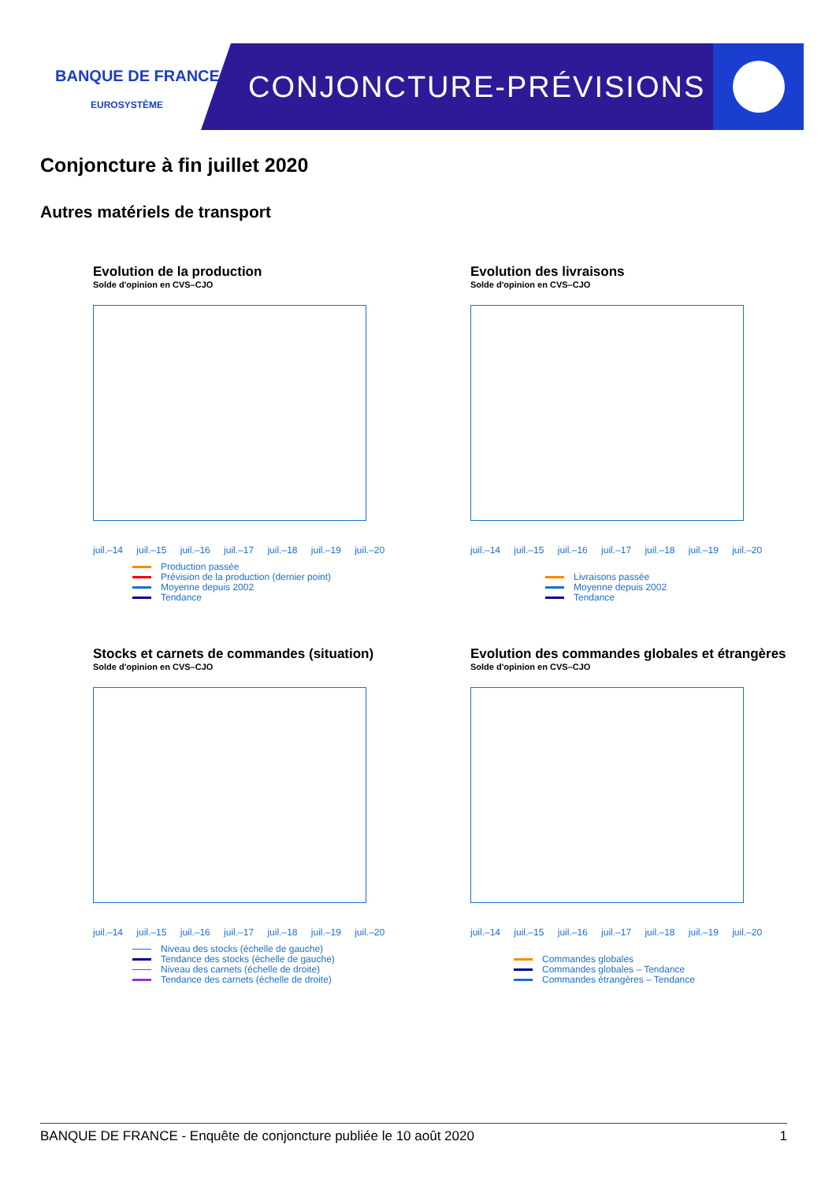BANQUE DE FRANCE
EUROSYSTÈME
CONJONCTURE-PRÉVISIONS
Conjoncture à fin juillet 2020
Autres matériels de transport
Evolution de la production
Solde d'opinion en CVS–CJO
juil.–14 juil.–15 juil.–16 juil.–17 juil.–18 juil.–19 juil.–20
Production passée
Prévision de la production (dernier point)
Moyenne depuis 2002
Tendance
Evolution des livraisons
Solde d'opinion en CVS–CJO
juil.–14 juil.–15 juil.–16 juil.–17 juil.–18 juil.–19 juil.–20
Livraisons passée
Moyenne depuis 2002
Tendance
Stocks et carnets de commandes (situation)
Solde d'opinion en CVS–CJO
juil.–14 juil.–15 juil.–16 juil.–17 juil.–18 juil.–19 juil.–20
Niveau des stocks (échelle de gauche)
Tendance des stocks (échelle de gauche)
Niveau des carnets (échelle de droite)
Tendance des carnets (échelle de droite)
Evolution des commandes globales et étrangères
Solde d'opinion en CVS–CJO
juil.–14 juil.–15 juil.–16 juil.–17 juil.–18 juil.–19 juil.–20
Commandes globales
Commandes globales – Tendance
Commandes étrangères – Tendance
BANQUE DE FRANCE - Enquête de conjoncture publiée le 10 août 2020 1